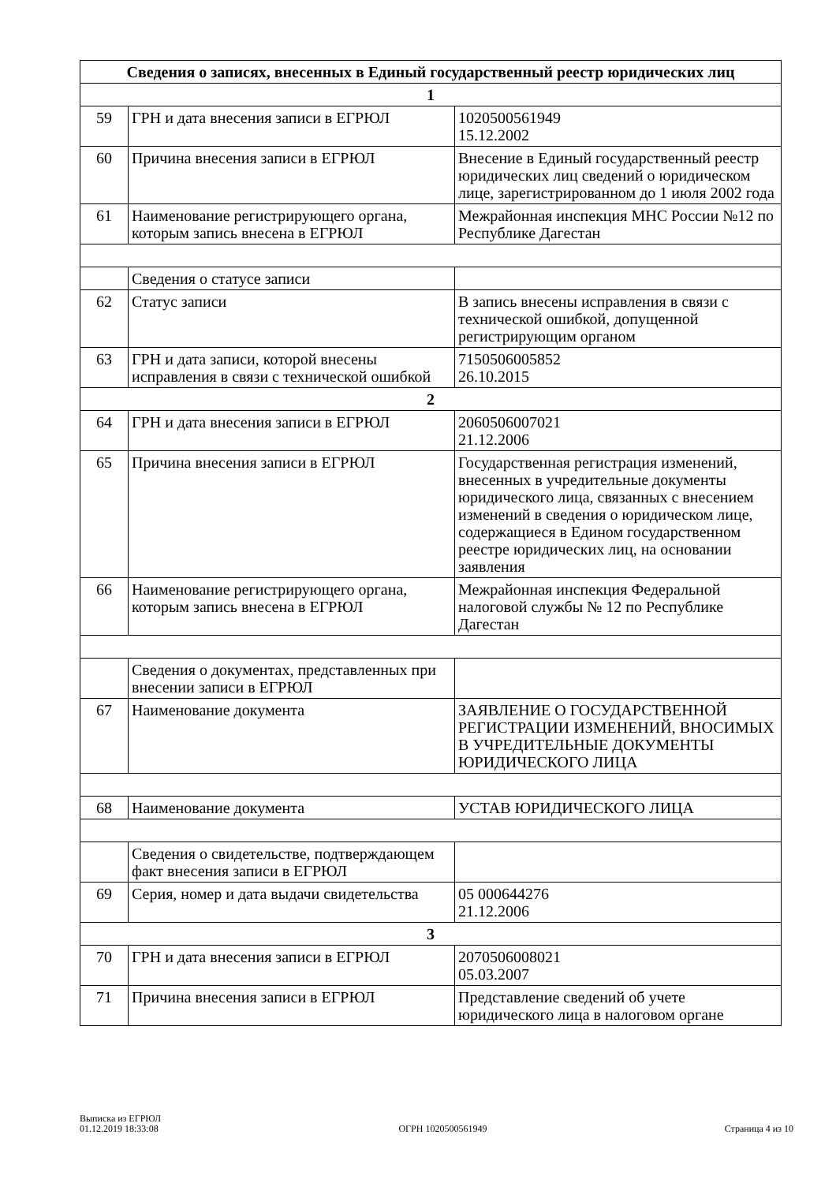| Сведения о записях, внесенных в Единый государственный реестр юридических лиц | | |
| --- | --- | --- |
| 1 | | |
| 59 | ГРН и дата внесения записи в ЕГРЮЛ | 1020500561949 15.12.2002 |
| 60 | Причина внесения записи в ЕГРЮЛ | Внесение в Единый государственный реестр юридических лиц сведений о юридическом лице, зарегистрированном до 1 июля 2002 года |
| 61 | Наименование регистрирующего органа, которым запись внесена в ЕГРЮЛ | Межрайонная инспекция МНС России №12 по Республике Дагестан |
| | Сведения о статусе записи | |
| 62 | Статус записи | В запись внесены исправления в связи с технической ошибкой, допущенной регистрирующим органом |
| 63 | ГРН и дата записи, которой внесены исправления в связи с технической ошибкой | 7150506005852 26.10.2015 |
| 2 | | |
| 64 | ГРН и дата внесения записи в ЕГРЮЛ | 2060506007021 21.12.2006 |
| 65 | Причина внесения записи в ЕГРЮЛ | Государственная регистрация изменений, внесенных в учредительные документы юридического лица, связанных с внесением изменений в сведения о юридическом лице, содержащиеся в Едином государственном реестре юридических лиц, на основании заявления |
| 66 | Наименование регистрирующего органа, которым запись внесена в ЕГРЮЛ | Межрайонная инспекция Федеральной налоговой службы № 12 по Республике Дагестан |
| | Сведения о документах, представленных при внесении записи в ЕГРЮЛ | |
| 67 | Наименование документа | ЗАЯВЛЕНИЕ О ГОСУДАРСТВЕННОЙ РЕГИСТРАЦИИ ИЗМЕНЕНИЙ, ВНОСИМЫХ В УЧРЕДИТЕЛЬНЫЕ ДОКУМЕНТЫ ЮРИДИЧЕСКОГО ЛИЦА |
| 68 | Наименование документа | УСТАВ ЮРИДИЧЕСКОГО ЛИЦА |
| | Сведения о свидетельстве, подтверждающем факт внесения записи в ЕГРЮЛ | |
| 69 | Серия, номер и дата выдачи свидетельства | 05 000644276 21.12.2006 |
| 3 | | |
| 70 | ГРН и дата внесения записи в ЕГРЮЛ | 2070506008021 05.03.2007 |
| 71 | Причина внесения записи в ЕГРЮЛ | Представление сведений об учете юридического лица в налоговом органе |
Выписка из ЕГРЮЛ
01.12.2019 18:33:08
ОГРН 1020500561949
Страница 4 из 10